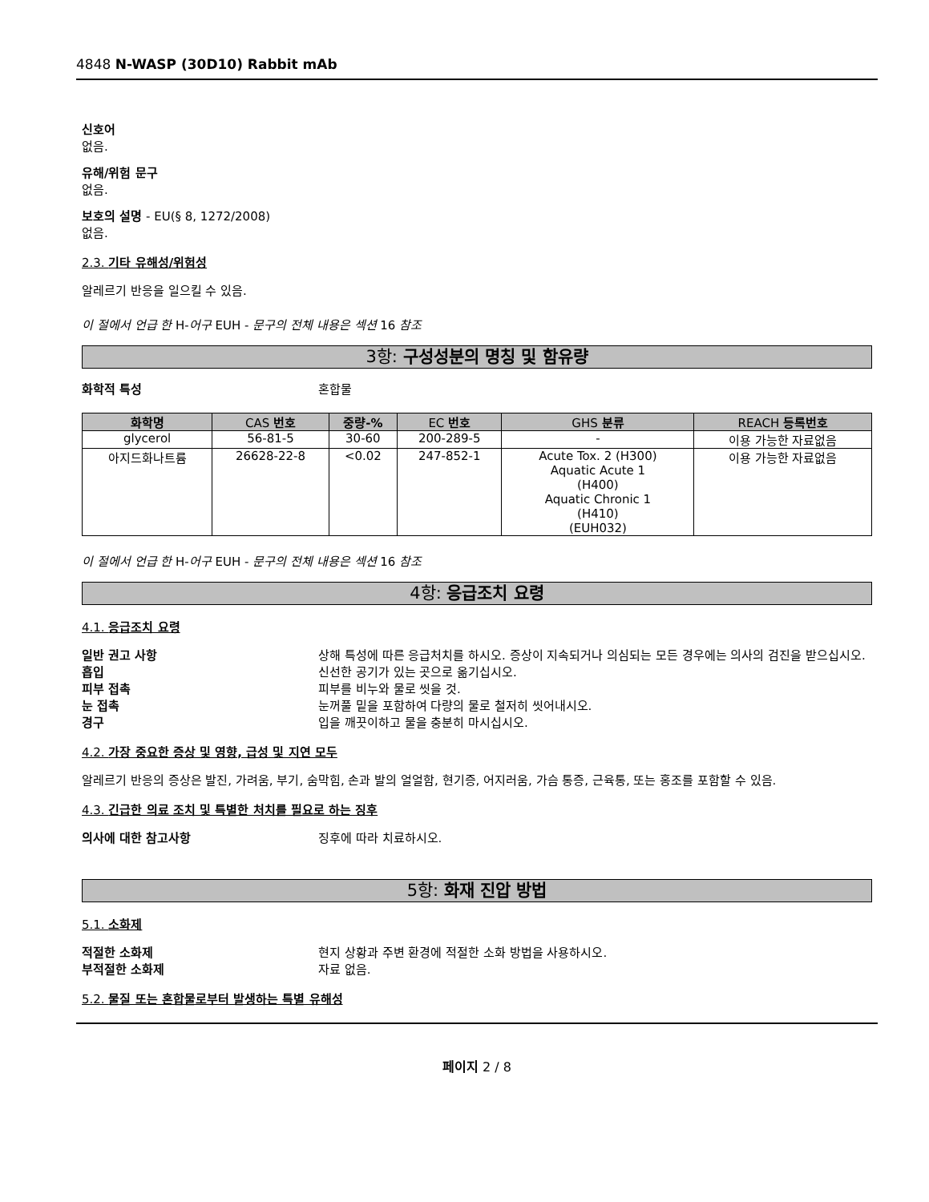4848 N-WASP (30D10) Rabbit mAb
신호어
없음.
유해/위험 문구
없음.
보호의 설명 - EU(§ 8, 1272/2008)
없음.
2.3. 기타 유해성/위험성
알레르기 반응을 일으킬 수 있음.
이 절에서 언급 한 H-어구 EUH - 문구의 전체 내용은 섹션 16 참조
3항: 구성성분의 명칭 및 함유량
화학적 특성 혼합물
| 화학명 | CAS 번호 | 중량-% | EC 번호 | GHS 분류 | REACH 등록번호 |
| --- | --- | --- | --- | --- | --- |
| glycerol | 56-81-5 | 30-60 | 200-289-5 | - | 이용 가능한 자료없음 |
| 아지드화나트륨 | 26628-22-8 | <0.02 | 247-852-1 | Acute Tox. 2 (H300) Aquatic Acute 1 (H400) Aquatic Chronic 1 (H410) (EUH032) | 이용 가능한 자료없음 |
이 절에서 언급 한 H-어구 EUH - 문구의 전체 내용은 섹션 16 참조
4항: 응급조치 요령
4.1. 응급조치 요령
일반 권고 사항 상해 특성에 따른 응급처치를 하시오. 증상이 지속되거나 의심되는 모든 경우에는 의사의 검진을 받으십시오.
흡입 신선한 공기가 있는 곳으로 옮기십시오.
피부 접촉 피부를 비누와 물로 씻을 것.
눈 접촉 눈꺼풀 밑을 포함하여 다량의 물로 철저히 씻어내시오.
경구 입을 깨끗이하고 물을 충분히 마시십시오.
4.2. 가장 중요한 증상 및 영향, 급성 및 지연 모두
알레르기 반응의 증상은 발진, 가려움, 부기, 숨막힘, 손과 발의 얼얼함, 현기증, 어지러움, 가슴 통증, 근육통, 또는 홍조를 포함할 수 있음.
4.3. 긴급한 의료 조치 및 특별한 처치를 필요로 하는 징후
의사에 대한 참고사항 징후에 따라 치료하시오.
5항: 화재 진압 방법
5.1. 소화제
적절한 소화제 현지 상황과 주변 환경에 적절한 소화 방법을 사용하시오.
부적절한 소화제 자료 없음.
5.2. 물질 또는 혼합물로부터 발생하는 특별 유해성
페이지 2 / 8